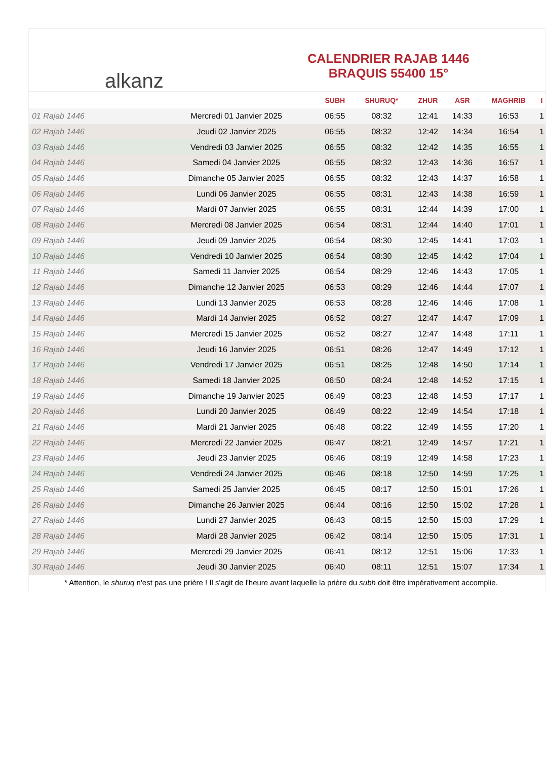alkanz
CALENDRIER RAJAB 1446
BRAQUIS 55400 15°
| | | SUBH | SHURUQ* | ZHUR | ASR | MAGHRIB | I |
| --- | --- | --- | --- | --- | --- | --- | --- |
| 01 Rajab 1446 | Mercredi 01 Janvier 2025 | 06:55 | 08:32 | 12:41 | 14:33 | 16:53 | 1 |
| 02 Rajab 1446 | Jeudi 02 Janvier 2025 | 06:55 | 08:32 | 12:42 | 14:34 | 16:54 | 1 |
| 03 Rajab 1446 | Vendredi 03 Janvier 2025 | 06:55 | 08:32 | 12:42 | 14:35 | 16:55 | 1 |
| 04 Rajab 1446 | Samedi 04 Janvier 2025 | 06:55 | 08:32 | 12:43 | 14:36 | 16:57 | 1 |
| 05 Rajab 1446 | Dimanche 05 Janvier 2025 | 06:55 | 08:32 | 12:43 | 14:37 | 16:58 | 1 |
| 06 Rajab 1446 | Lundi 06 Janvier 2025 | 06:55 | 08:31 | 12:43 | 14:38 | 16:59 | 1 |
| 07 Rajab 1446 | Mardi 07 Janvier 2025 | 06:55 | 08:31 | 12:44 | 14:39 | 17:00 | 1 |
| 08 Rajab 1446 | Mercredi 08 Janvier 2025 | 06:54 | 08:31 | 12:44 | 14:40 | 17:01 | 1 |
| 09 Rajab 1446 | Jeudi 09 Janvier 2025 | 06:54 | 08:30 | 12:45 | 14:41 | 17:03 | 1 |
| 10 Rajab 1446 | Vendredi 10 Janvier 2025 | 06:54 | 08:30 | 12:45 | 14:42 | 17:04 | 1 |
| 11 Rajab 1446 | Samedi 11 Janvier 2025 | 06:54 | 08:29 | 12:46 | 14:43 | 17:05 | 1 |
| 12 Rajab 1446 | Dimanche 12 Janvier 2025 | 06:53 | 08:29 | 12:46 | 14:44 | 17:07 | 1 |
| 13 Rajab 1446 | Lundi 13 Janvier 2025 | 06:53 | 08:28 | 12:46 | 14:46 | 17:08 | 1 |
| 14 Rajab 1446 | Mardi 14 Janvier 2025 | 06:52 | 08:27 | 12:47 | 14:47 | 17:09 | 1 |
| 15 Rajab 1446 | Mercredi 15 Janvier 2025 | 06:52 | 08:27 | 12:47 | 14:48 | 17:11 | 1 |
| 16 Rajab 1446 | Jeudi 16 Janvier 2025 | 06:51 | 08:26 | 12:47 | 14:49 | 17:12 | 1 |
| 17 Rajab 1446 | Vendredi 17 Janvier 2025 | 06:51 | 08:25 | 12:48 | 14:50 | 17:14 | 1 |
| 18 Rajab 1446 | Samedi 18 Janvier 2025 | 06:50 | 08:24 | 12:48 | 14:52 | 17:15 | 1 |
| 19 Rajab 1446 | Dimanche 19 Janvier 2025 | 06:49 | 08:23 | 12:48 | 14:53 | 17:17 | 1 |
| 20 Rajab 1446 | Lundi 20 Janvier 2025 | 06:49 | 08:22 | 12:49 | 14:54 | 17:18 | 1 |
| 21 Rajab 1446 | Mardi 21 Janvier 2025 | 06:48 | 08:22 | 12:49 | 14:55 | 17:20 | 1 |
| 22 Rajab 1446 | Mercredi 22 Janvier 2025 | 06:47 | 08:21 | 12:49 | 14:57 | 17:21 | 1 |
| 23 Rajab 1446 | Jeudi 23 Janvier 2025 | 06:46 | 08:19 | 12:49 | 14:58 | 17:23 | 1 |
| 24 Rajab 1446 | Vendredi 24 Janvier 2025 | 06:46 | 08:18 | 12:50 | 14:59 | 17:25 | 1 |
| 25 Rajab 1446 | Samedi 25 Janvier 2025 | 06:45 | 08:17 | 12:50 | 15:01 | 17:26 | 1 |
| 26 Rajab 1446 | Dimanche 26 Janvier 2025 | 06:44 | 08:16 | 12:50 | 15:02 | 17:28 | 1 |
| 27 Rajab 1446 | Lundi 27 Janvier 2025 | 06:43 | 08:15 | 12:50 | 15:03 | 17:29 | 1 |
| 28 Rajab 1446 | Mardi 28 Janvier 2025 | 06:42 | 08:14 | 12:50 | 15:05 | 17:31 | 1 |
| 29 Rajab 1446 | Mercredi 29 Janvier 2025 | 06:41 | 08:12 | 12:51 | 15:06 | 17:33 | 1 |
| 30 Rajab 1446 | Jeudi 30 Janvier 2025 | 06:40 | 08:11 | 12:51 | 15:07 | 17:34 | 1 |
* Attention, le shuruq n'est pas une prière ! Il s'agit de l'heure avant laquelle la prière du subh doit être impérativement accomplie.